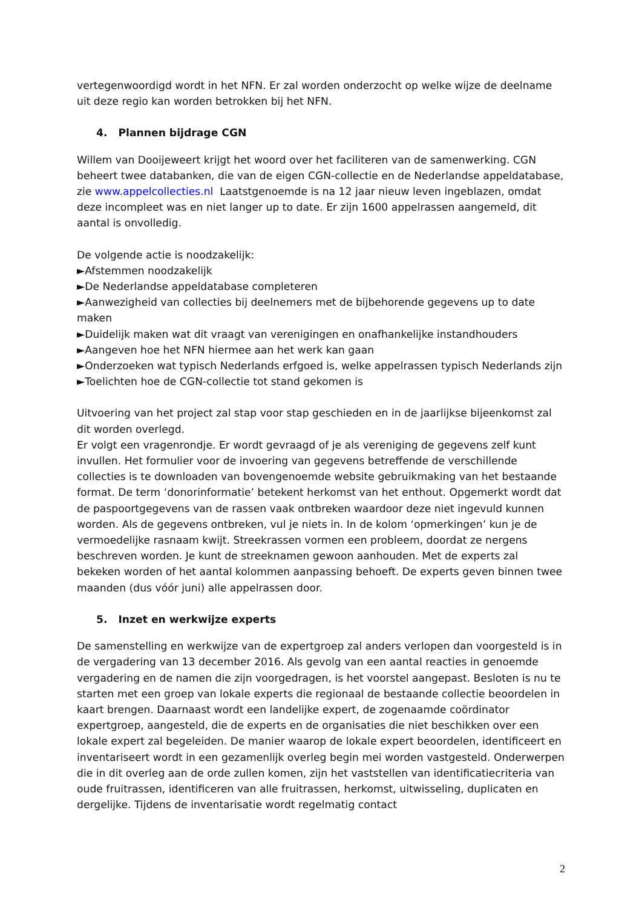vertegenwoordigd wordt in het NFN. Er zal worden onderzocht op welke wijze de deelname uit deze regio kan worden betrokken bij het NFN.
4. Plannen bijdrage CGN
Willem van Dooijeweert krijgt het woord over het faciliteren van de samenwerking. CGN beheert twee databanken, die van de eigen CGN-collectie en de Nederlandse appeldatabase, zie www.appelcollecties.nl Laatstgenoemde is na 12 jaar nieuw leven ingeblazen, omdat deze incompleet was en niet langer up to date. Er zijn 1600 appelrassen aangemeld, dit aantal is onvolledig.
De volgende actie is noodzakelijk:
►Afstemmen noodzakelijk
►De Nederlandse appeldatabase completeren
►Aanwezigheid van collecties bij deelnemers met de bijbehorende gegevens up to date maken
►Duidelijk maken wat dit vraagt van verenigingen en onafhankelijke instandhouders
►Aangeven hoe het NFN hiermee aan het werk kan gaan
►Onderzoeken wat typisch Nederlands erfgoed is, welke appelrassen typisch Nederlands zijn
►Toelichten hoe de CGN-collectie tot stand gekomen is
Uitvoering van het project zal stap voor stap geschieden en in de jaarlijkse bijeenkomst zal dit worden overlegd.
Er volgt een vragenrondje. Er wordt gevraagd of je als vereniging de gegevens zelf kunt invullen. Het formulier voor de invoering van gegevens betreffende de verschillende collecties is te downloaden van bovengenoemde website gebruikmaking van het bestaande format. De term ‘donorinformatie’ betekent herkomst van het enthout. Opgemerkt wordt dat de paspoortgegevens van de rassen vaak ontbreken waardoor deze niet ingevuld kunnen worden. Als de gegevens ontbreken, vul je niets in. In de kolom ‘opmerkingen’ kun je de vermoedelijke rasnaam kwijt. Streekrassen vormen een probleem, doordat ze nergens beschreven worden. Je kunt de streeknamen gewoon aanhouden. Met de experts zal bekeken worden of het aantal kolommen aanpassing behoeft. De experts geven binnen twee maanden (dus vóór juni) alle appelrassen door.
5. Inzet en werkwijze experts
De samenstelling en werkwijze van de expertgroep zal anders verlopen dan voorgesteld is in de vergadering van 13 december 2016. Als gevolg van een aantal reacties in genoemde vergadering en de namen die zijn voorgedragen, is het voorstel aangepast. Besloten is nu te starten met een groep van lokale experts die regionaal de bestaande collectie beoordelen in kaart brengen. Daarnaast wordt een landelijke expert, de zogenaamde coördinator expertgroep, aangesteld, die de experts en de organisaties die niet beschikken over een lokale expert zal begeleiden. De manier waarop de lokale expert beoordelen, identificeert en inventariseert wordt in een gezamenlijk overleg begin mei worden vastgesteld. Onderwerpen die in dit overleg aan de orde zullen komen, zijn het vaststellen van identificatiecriteria van oude fruitrassen, identificeren van alle fruitrassen, herkomst, uitwisseling, duplicaten en dergelijke. Tijdens de inventarisatie wordt regelmatig contact
2